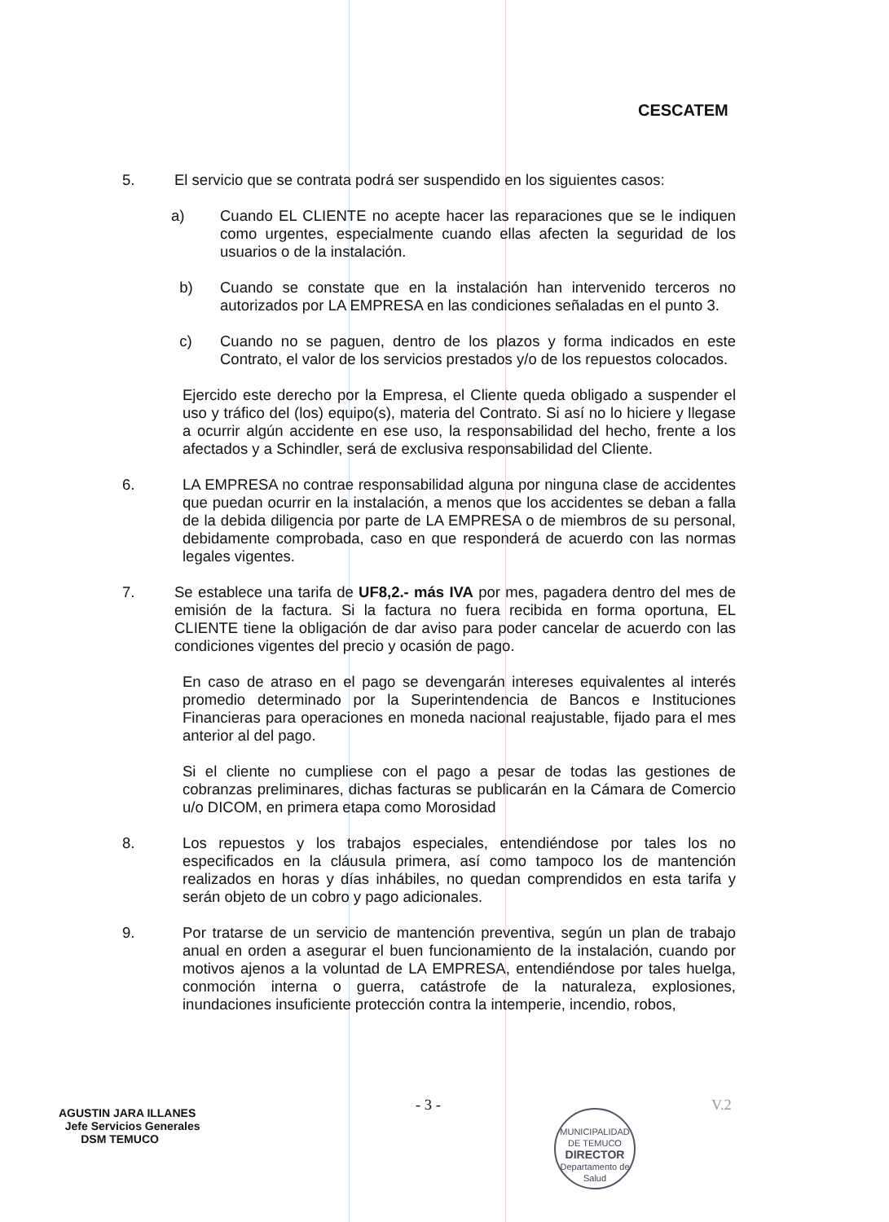CESCATEM
5. El servicio que se contrata podrá ser suspendido en los siguientes casos:
a) Cuando EL CLIENTE no acepte hacer las reparaciones que se le indiquen como urgentes, especialmente cuando ellas afecten la seguridad de los usuarios o de la instalación.
b) Cuando se constate que en la instalación han intervenido terceros no autorizados por LA EMPRESA en las condiciones señaladas en el punto 3.
c) Cuando no se paguen, dentro de los plazos y forma indicados en este Contrato, el valor de los servicios prestados y/o de los repuestos colocados.
Ejercido este derecho por la Empresa, el Cliente queda obligado a suspender el uso y tráfico del (los) equipo(s), materia del Contrato. Si así no lo hiciere y llegase a ocurrir algún accidente en ese uso, la responsabilidad del hecho, frente a los afectados y a Schindler, será de exclusiva responsabilidad del Cliente.
6. LA EMPRESA no contrae responsabilidad alguna por ninguna clase de accidentes que puedan ocurrir en la instalación, a menos que los accidentes se deban a falla de la debida diligencia por parte de LA EMPRESA o de miembros de su personal, debidamente comprobada, caso en que responderá de acuerdo con las normas legales vigentes.
7. Se establece una tarifa de UF8,2.- más IVA por mes, pagadera dentro del mes de emisión de la factura. Si la factura no fuera recibida en forma oportuna, EL CLIENTE tiene la obligación de dar aviso para poder cancelar de acuerdo con las condiciones vigentes del precio y ocasión de pago.
En caso de atraso en el pago se devengarán intereses equivalentes al interés promedio determinado por la Superintendencia de Bancos e Instituciones Financieras para operaciones en moneda nacional reajustable, fijado para el mes anterior al del pago.
Si el cliente no cumpliese con el pago a pesar de todas las gestiones de cobranzas preliminares, dichas facturas se publicarán en la Cámara de Comercio u/o DICOM, en primera etapa como Morosidad
8. Los repuestos y los trabajos especiales, entendiéndose por tales los no especificados en la cláusula primera, así como tampoco los de mantención realizados en horas y días inhábiles, no quedan comprendidos en esta tarifa y serán objeto de un cobro y pago adicionales.
9. Por tratarse de un servicio de mantención preventiva, según un plan de trabajo anual en orden a asegurar el buen funcionamiento de la instalación, cuando por motivos ajenos a la voluntad de LA EMPRESA, entendiéndose por tales huelga, conmoción interna o guerra, catástrofe de la naturaleza, explosiones, inundaciones insuficiente protección contra la intemperie, incendio, robos,
- 3 -
AGUSTIN JARA ILLANES
Jefe Servicios Generales
DSM TEMUCO
MUNICIPALIDAD DE TEMUCO
DIRECTOR
Departamento de Salud
V.2